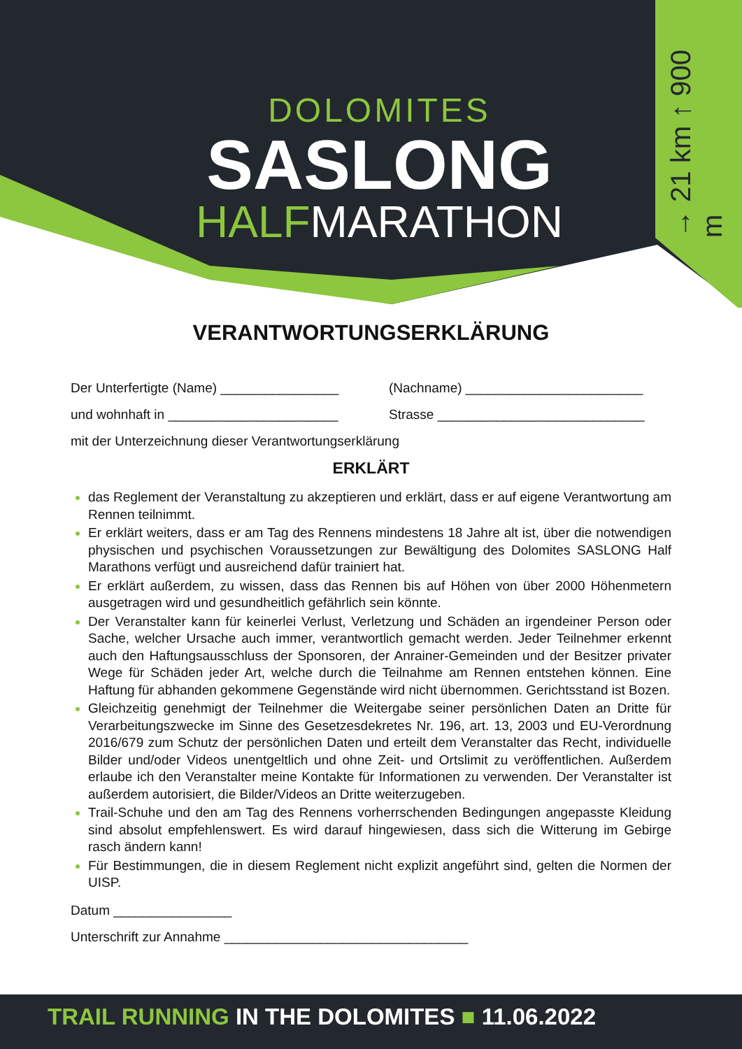DOLOMITES
SASLONG
HALFMARATHON
→ 21 km ↑ 900 m
VERANTWORTUNGSERKLÄRUNG
Der Unterfertigte (Name) ________________ (Nachname) ________________________
und wohnhaft in _______________________ Strasse ____________________________
mit der Unterzeichnung dieser Verantwortungserklärung
ERKLÄRT
das Reglement der Veranstaltung zu akzeptieren und erklärt, dass er auf eigene Verantwortung am Rennen teilnimmt.
Er erklärt weiters, dass er am Tag des Rennens mindestens 18 Jahre alt ist, über die notwendigen physischen und psychischen Voraussetzungen zur Bewältigung des Dolomites SASLONG Half Marathons verfügt und ausreichend dafür trainiert hat.
Er erklärt außerdem, zu wissen, dass das Rennen bis auf Höhen von über 2000 Höhenmetern ausgetragen wird und gesundheitlich gefährlich sein könnte.
Der Veranstalter kann für keinerlei Verlust, Verletzung und Schäden an irgendeiner Person oder Sache, welcher Ursache auch immer, verantwortlich gemacht werden. Jeder Teilnehmer erkennt auch den Haftungsausschluss der Sponsoren, der Anrainer-Gemeinden und der Besitzer privater Wege für Schäden jeder Art, welche durch die Teilnahme am Rennen entstehen können. Eine Haftung für abhanden gekommene Gegenstände wird nicht übernommen. Gerichtsstand ist Bozen.
Gleichzeitig genehmigt der Teilnehmer die Weitergabe seiner persönlichen Daten an Dritte für Verarbeitungszwecke im Sinne des Gesetzesdekretes Nr. 196, art. 13, 2003 und EU-Verordnung 2016/679 zum Schutz der persönlichen Daten und erteilt dem Veranstalter das Recht, individuelle Bilder und/oder Videos unentgeltlich und ohne Zeit- und Ortslimit zu veröffentlichen. Außerdem erlaube ich den Veranstalter meine Kontakte für Informationen zu verwenden. Der Veranstalter ist außerdem autorisiert, die Bilder/Videos an Dritte weiterzugeben.
Trail-Schuhe und den am Tag des Rennens vorherrschenden Bedingungen angepasste Kleidung sind absolut empfehlenswert. Es wird darauf hingewiesen, dass sich die Witterung im Gebirge rasch ändern kann!
Für Bestimmungen, die in diesem Reglement nicht explizit angeführt sind, gelten die Normen der UISP.
Datum ________________
Unterschrift zur Annahme _________________________________
TRAIL RUNNING IN THE DOLOMITES ■ 11.06.2022